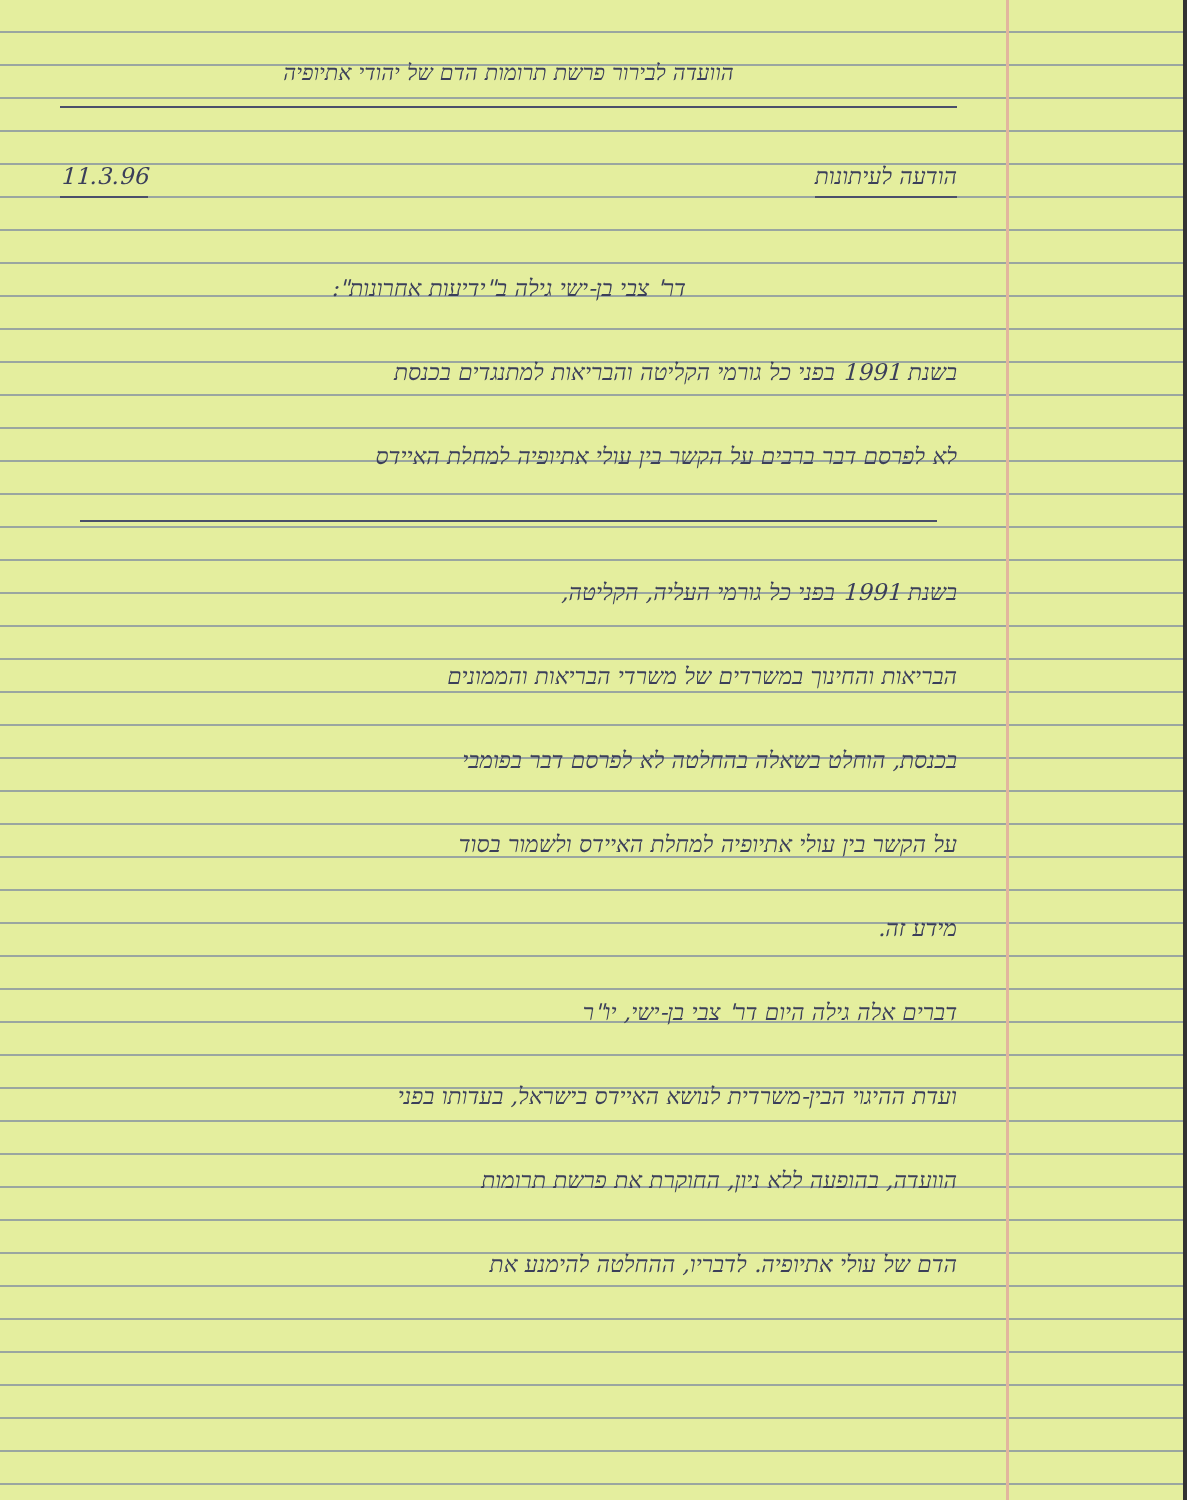הוועדה לבירור פרשת תרומות הדם של יהודי אתיופיה
הודעה לעיתונות 11.3.96
דר' צבי בן-ישי גילה ב"ידיעות אחרונות":
בשנת 1991 בפני כל גורמי הקליטה והבריאות למתנגדים בכנסת
לא לפרסם דבר ברבים על הקשר בין עולי אתיופיה למחלת האיידס
בשנת 1991 בפני כל גורמי העליה, הקליטה,
הבריאות והחינוך במשרדים של משרדי הבריאות והממונים
בכנסת, הוחלט בשאלה בהחלטה לא לפרסם דבר בפומבי
על הקשר בין עולי אתיופיה למחלת האיידס ולשמור בסוד
מידע זה.
דברים אלה גילה היום דר' צבי בן-ישי, יו"ר
ועדת ההיגוי הבין-משרדית לנושא האיידס בישראל, בעדותו בפני
הוועדה, בהופעה ללא ניון, החוקרת את פרשת תרומות
הדם של עולי אתיופיה. לדבריו, ההחלטה להימנע את